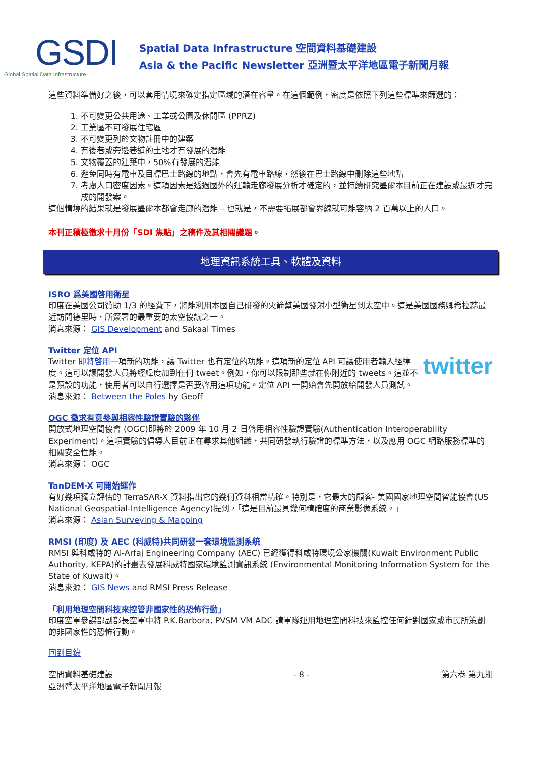GSDI
Global Spatial Data Infrastructure
Spatial Data Infrastructure 空間資料基礎建設
Asia & the Pacific Newsletter 亞洲暨太平洋地區電子新聞月報
這些資料準備好之後，可以套用情境來確定指定區域的潛在容量。在這個範例，密度是依照下列這些標準來篩選的：
1. 不可變更公共用途、工業或公園及休閒區 (PPRZ)
2. 工業區不可發展住宅區
3. 不可變更列於文物註冊中的建築
4. 有後巷或旁邊巷道的土地才有發展的潛能
5. 文物覆蓋的建築中，50%有發展的潛能
6. 避免同時有電車及目標巴士路線的地點，會先有電車路線，然後在巴士路線中刪除這些地點
7. 考慮人口密度因素。這項因素是透過國外的運輸走廊發展分析才確定的，並持續研究墨爾本目前正在建設或最近才完成的開發案。
這個情境的結果就是發展墨爾本都會走廊的潛能 – 也就是，不需要拓展都會界線就可能容納 2 百萬以上的人口。
本刊正積極徵求十月份「SDI 焦點」之稿件及其相關議題。
地理資訊系統工具、軟體及資料
ISRO 爲美國啓用衛星
印度在美國公司贊助 1/3 的經費下，將能利用本國自己研發的火箭幫美國發射小型衛星到太空中。這是美國國務卿希拉蕊最近訪問德里時，所簽署的最重要的太空協議之一。
消息來源： GIS Development and Sakaal Times
Twitter 定位 API
twitter Twitter 即將啓用一項新的功能，讓 Twitter 也有定位的功能。這項新的定位 API 可讓使用者輸入經緯度。這可以讓開發人員將經緯度加到任何 tweet。例如，你可以限制那些就在你附近的 tweets。這並不是預設的功能，使用者可以自行選擇是否要啓用這項功能。定位 API 一開始會先開放給開發人員測試。
消息來源： Between the Poles by Geoff
OGC 徵求有意參與相容性驗證實驗的夥伴
開放式地理空間協會 (OGC)即將於 2009 年 10 月 2 日啓用相容性驗證實驗(Authentication Interoperability Experiment)。這項實驗的倡導人目前正在尋求其他組織，共同研發執行驗證的標準方法，以及應用 OGC 網路服務標準的相關安全性能。
消息來源： OGC
TanDEM-X 可開始運作
有好幾項獨立評估的 TerraSAR-X 資料指出它的幾何資料相當精確。特別是，它最大的顧客- 美國國家地理空間智能協會(US National Geospatial-Intelligence Agency)提到，「這是目前最具幾何精確度的商業影像系統。」
消息來源： Asian Surveying & Mapping
RMSI (印度) 及 AEC (科威特)共同研發一套環境監測系統
RMSI 與科威特的 Al-Arfaj Engineering Company (AEC) 已經獲得科威特環境公家機關(Kuwait Environment Public Authority, KEPA)的計畫去發展科威特國家環境監測資訊系統 (Environmental Monitoring Information System for the State of Kuwait)。
消息來源： GIS News and RMSI Press Release
「利用地理空間科技來控管非國家性的恐怖行動」
印度空軍參謀部副部長空軍中將 P.K.Barbora, PVSM VM ADC 請軍隊運用地理空間科技來監控任何針對國家或市民所策劃的非國家性的恐怖行動。
回到目錄
空間資料基礎建設
亞洲暨太平洋地區電子新聞月報 - 8 - 第六卷 第九期